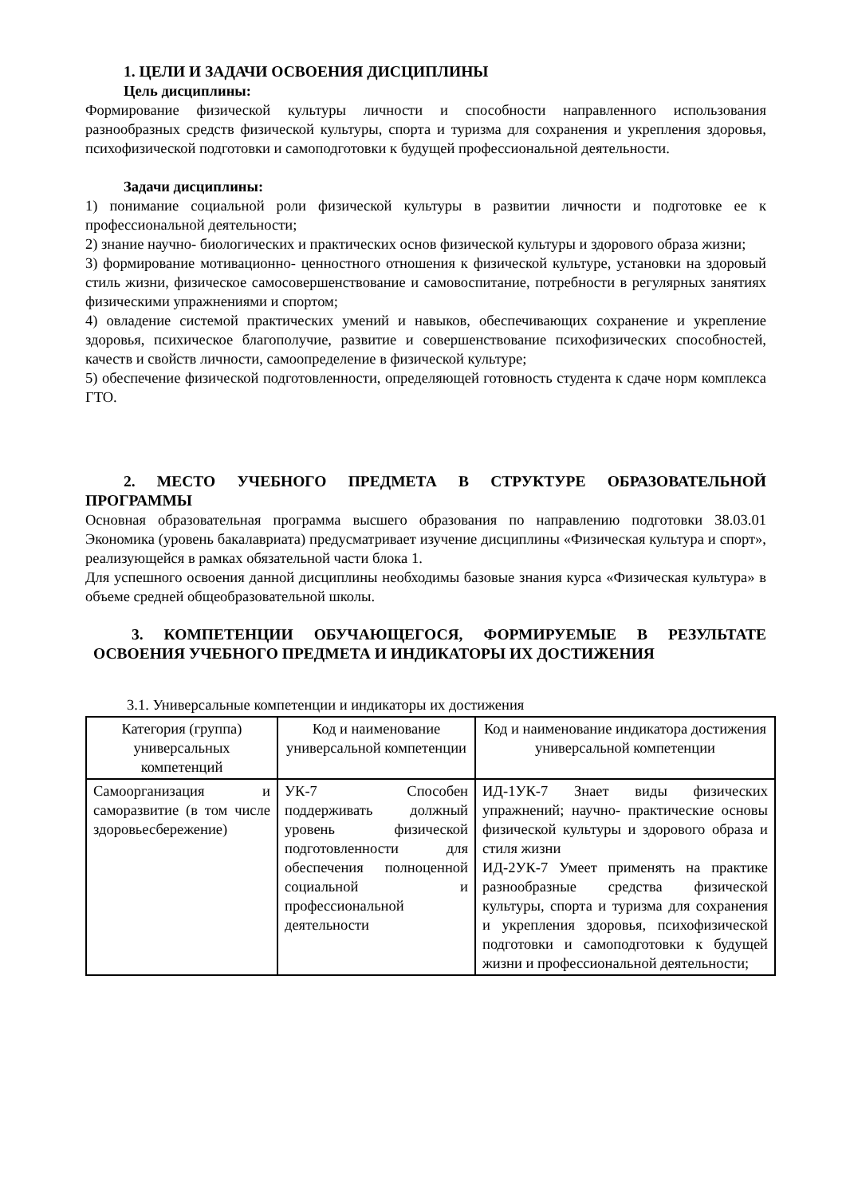1. ЦЕЛИ И ЗАДАЧИ ОСВОЕНИЯ ДИСЦИПЛИНЫ
Цель дисциплины:
Формирование физической культуры личности и способности направленного использования разнообразных средств физической культуры, спорта и туризма для сохранения и укрепления здоровья, психофизической подготовки и самоподготовки к будущей профессиональной деятельности.
Задачи дисциплины:
1) понимание социальной роли физической культуры в развитии личности и подготовке ее к профессиональной деятельности;
2) знание научно- биологических и практических основ физической культуры и здорового образа жизни;
3) формирование мотивационно- ценностного отношения к физической культуре, установки на здоровый стиль жизни, физическое самосовершенствование и самовоспитание, потребности в регулярных занятиях физическими упражнениями и спортом;
4) овладение системой практических умений и навыков, обеспечивающих сохранение и укрепление здоровья, психическое благополучие, развитие и совершенствование психофизических способностей, качеств и свойств личности, самоопределение в физической культуре;
5) обеспечение физической подготовленности, определяющей готовность студента к сдаче норм комплекса ГТО.
2. МЕСТО УЧЕБНОГО ПРЕДМЕТА В СТРУКТУРЕ ОБРАЗОВАТЕЛЬНОЙ ПРОГРАММЫ
Основная образовательная программа высшего образования по направлению подготовки 38.03.01 Экономика (уровень бакалавриата) предусматривает изучение дисциплины «Физическая культура и спорт», реализующейся в рамках обязательной части блока 1.
Для успешного освоения данной дисциплины необходимы базовые знания курса «Физическая культура» в объеме средней общеобразовательной школы.
3. КОМПЕТЕНЦИИ ОБУЧАЮЩЕГОСЯ, ФОРМИРУЕМЫЕ В РЕЗУЛЬТАТЕ ОСВОЕНИЯ УЧЕБНОГО ПРЕДМЕТА И ИНДИКАТОРЫ ИХ ДОСТИЖЕНИЯ
3.1. Универсальные компетенции и индикаторы их достижения
| Категория (группа) универсальных компетенций | Код и наименование универсальной компетенции | Код и наименование индикатора достижения универсальной компетенции |
| --- | --- | --- |
| Самоорганизация и саморазвитие (в том числе здоровьесбережение) | УК-7 Способен поддерживать должный уровень физической подготовленности для обеспечения полноценной социальной и профессиональной деятельности | ИД-1УК-7 Знает виды физических упражнений; научно- практические основы физической культуры и здорового образа и стиля жизни ИД-2УК-7 Умеет применять на практике разнообразные средства физической культуры, спорта и туризма для сохранения и укрепления здоровья, психофизической подготовки и самоподготовки к будущей жизни и профессиональной деятельности; |